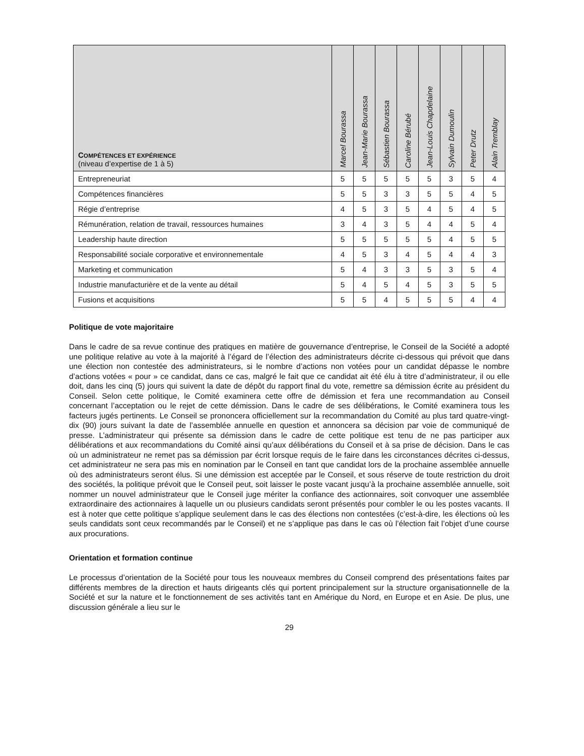| C OMPÉTENCES ET EXPÉRIENCE (niveau d’expertise de 1 à 5) | Marcel Bourassa | Jean-Marie Bourassa | Sébastien Bourassa | Caroline Bérubé | Jean-Louis Chapdelaine | Sylvain Dumoulin | Peter Drutz | Alain Tremblay |
| --- | --- | --- | --- | --- | --- | --- | --- | --- |
| Entrepreneuriat | 5 | 5 | 5 | 5 | 5 | 3 | 5 | 4 |
| Compétences financières | 5 | 5 | 3 | 3 | 5 | 5 | 4 | 5 |
| Régie d’entreprise | 4 | 5 | 3 | 5 | 4 | 5 | 4 | 5 |
| Rémunération, relation de travail, ressources humaines | 3 | 4 | 3 | 5 | 4 | 4 | 5 | 4 |
| Leadership haute direction | 5 | 5 | 5 | 5 | 5 | 4 | 5 | 5 |
| Responsabilité sociale corporative et environnementale | 4 | 5 | 3 | 4 | 5 | 4 | 4 | 3 |
| Marketing et communication | 5 | 4 | 3 | 3 | 5 | 3 | 5 | 4 |
| Industrie manufacturière et de la vente au détail | 5 | 4 | 5 | 4 | 5 | 3 | 5 | 5 |
| Fusions et acquisitions | 5 | 5 | 4 | 5 | 5 | 5 | 4 | 4 |
Politique de vote majoritaire
Dans le cadre de sa revue continue des pratiques en matière de gouvernance d’entreprise, le Conseil de la Société a adopté une politique relative au vote à la majorité à l’égard de l’élection des administrateurs décrite ci-dessous qui prévoit que dans une élection non contestée des administrateurs, si le nombre d’actions non votées pour un candidat dépasse le nombre d’actions votées « pour » ce candidat, dans ce cas, malgré le fait que ce candidat ait été élu à titre d’administrateur, il ou elle doit, dans les cinq (5) jours qui suivent la date de dépôt du rapport final du vote, remettre sa démission écrite au président du Conseil. Selon cette politique, le Comité examinera cette offre de démission et fera une recommandation au Conseil concernant l’acceptation ou le rejet de cette démission. Dans le cadre de ses délibérations, le Comité examinera tous les facteurs jugés pertinents. Le Conseil se prononcera officiellement sur la recommandation du Comité au plus tard quatre-vingt-dix (90) jours suivant la date de l’assemblée annuelle en question et annoncera sa décision par voie de communiqué de presse. L’administrateur qui présente sa démission dans le cadre de cette politique est tenu de ne pas participer aux délibérations et aux recommandations du Comité ainsi qu’aux délibérations du Conseil et à sa prise de décision. Dans le cas où un administrateur ne remet pas sa démission par écrit lorsque requis de le faire dans les circonstances décrites ci-dessus, cet administrateur ne sera pas mis en nomination par le Conseil en tant que candidat lors de la prochaine assemblée annuelle où des administrateurs seront élus. Si une démission est acceptée par le Conseil, et sous réserve de toute restriction du droit des sociétés, la politique prévoit que le Conseil peut, soit laisser le poste vacant jusqu’à la prochaine assemblée annuelle, soit nommer un nouvel administrateur que le Conseil juge mériter la confiance des actionnaires, soit convoquer une assemblée extraordinaire des actionnaires à laquelle un ou plusieurs candidats seront présentés pour combler le ou les postes vacants. Il est à noter que cette politique s’applique seulement dans le cas des élections non contestées (c’est-à-dire, les élections où les seuls candidats sont ceux recommandés par le Conseil) et ne s’applique pas dans le cas où l’élection fait l’objet d’une course aux procurations.
Orientation et formation continue
Le processus d’orientation de la Société pour tous les nouveaux membres du Conseil comprend des présentations faites par différents membres de la direction et hauts dirigeants clés qui portent principalement sur la structure organisationnelle de la Société et sur la nature et le fonctionnement de ses activités tant en Amérique du Nord, en Europe et en Asie. De plus, une discussion générale a lieu sur le
29